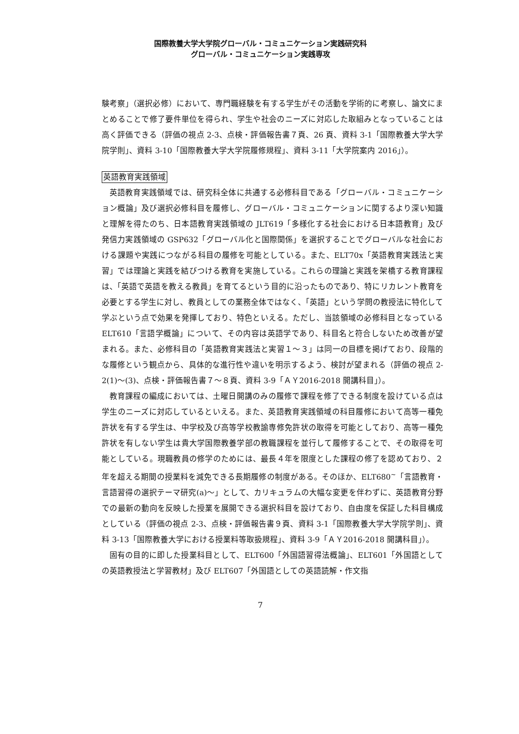国際教養大学大学院グローバル・コミュニケーション実践研究科
グローバル・コミュニケーション実践専攻
験考察」（選択必修）において、専門職経験を有する学生がその活動を学術的に考察し、論文にまとめることで修了要件単位を得られ、学生や社会のニーズに対応した取組みとなっていることは高く評価できる（評価の視点 2-3、点検・評価報告書７頁、26 頁、資料 3-1「国際教養大学大学院学則」、資料 3-10「国際教養大学大学院履修規程」、資料 3-11「大学院案内 2016」）。
英語教育実践領域
英語教育実践領域では、研究科全体に共通する必修科目である「グローバル・コミュニケーション概論」及び選択必修科目を履修し、グローバル・コミュニケーションに関するより深い知識と理解を得たのち、日本語教育実践領域の JLT619「多様化する社会における日本語教育」及び発信力実践領域の GSP632「グローバル化と国際関係」を選択することでグローバルな社会における課題や実践につながる科目の履修を可能としている。また、ELT70x「英語教育実践法と実習」では理論と実践を結びつける教育を実施している。これらの理論と実践を架橋する教育課程は、「英語で英語を教える教員」を育てるという目的に沿ったものであり、特にリカレント教育を必要とする学生に対し、教員としての業務全体ではなく、「英語」という学問の教授法に特化して学ぶという点で効果を発揮しており、特色といえる。ただし、当該領域の必修科目となっている ELT610「言語学概論」について、その内容は英語学であり、科目名と符合しないため改善が望まれる。また、必修科目の「英語教育実践法と実習１～３」は同一の目標を掲げており、段階的な履修という観点から、具体的な進行性や違いを明示するよう、検討が望まれる（評価の視点 2-2(1)～(3)、点検・評価報告書７～８頁、資料 3-9「ＡＹ2016-2018 開講科目」）。
教育課程の編成においては、土曜日開講のみの履修で課程を修了できる制度を設けている点は学生のニーズに対応しているといえる。また、英語教育実践領域の科目履修において高等一種免許状を有する学生は、中学校及び高等学校教諭専修免許状の取得を可能としており、高等一種免許状を有しない学生は貴大学国際教養学部の教職課程を並行して履修することで、その取得を可能としている。現職教員の修学のためには、最長４年を限度とした課程の修了を認めており、２年を超える期間の授業料を減免できる長期履修の制度がある。そのほか、ELT680<sup>~</sup>「言語教育・言語習得の選択テーマ研究(a)～」として、カリキュラムの大幅な変更を伴わずに、英語教育分野での最新の動向を反映した授業を展開できる選択科目を設けており、自由度を保証した科目構成としている（評価の視点 2-3、点検・評価報告書９頁、資料 3-1「国際教養大学大学院学則」、資料 3-13「国際教養大学における授業料等取扱規程」、資料 3-9「ＡＹ2016-2018 開講科目」）。
固有の目的に即した授業科目として、ELT600「外国語習得法概論」、ELT601「外国語としての英語教授法と学習教材」及び ELT607「外国語としての英語読解・作文指
7